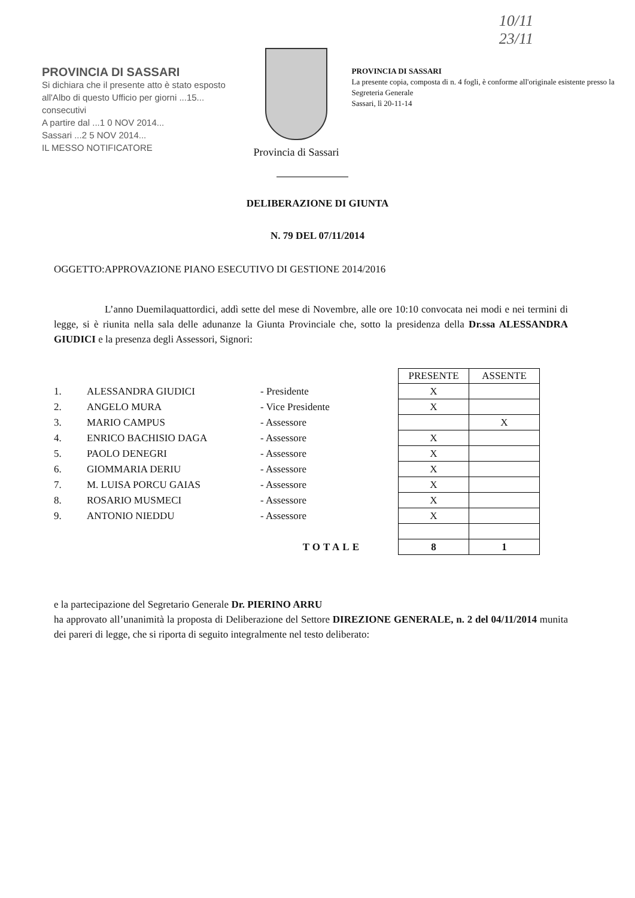10/11
23/11
PROVINCIA DI SASSARI
Si dichiara che il presente atto è stato esposto all'Albo di questo Ufficio per giorni ...15... consecutivi
A partire dal ...1 0 NOV 2014...
Sassari ...2 5 NOV 2014...
IL MESSO NOTIFICATORE
Provincia di Sassari
PROVINCIA DI SASSARI
La presente copia, composta di n. 4 fogli, è conforme all'originale esistente presso la Segreteria Generale
Sassari, lì 20-11-14
DELIBERAZIONE DI GIUNTA
N. 79 DEL 07/11/2014
OGGETTO:APPROVAZIONE PIANO ESECUTIVO DI GESTIONE 2014/2016
L’anno Duemilaquattordici, addì sette del mese di Novembre, alle ore 10:10 convocata nei modi e nei termini di legge, si è riunita nella sala delle adunanze la Giunta Provinciale che, sotto la presidenza della Dr.ssa ALESSANDRA GIUDICI e la presenza degli Assessori, Signori:
| | | | PRESENTE | ASSENTE |
| 1. | ALESSANDRA GIUDICI | - Presidente | X | |
| 2. | ANGELO MURA | - Vice Presidente | X | |
| 3. | MARIO CAMPUS | - Assessore | | X |
| 4. | ENRICO BACHISIO DAGA | - Assessore | X | |
| 5. | PAOLO DENEGRI | - Assessore | X | |
| 6. | GIOMMARIA DERIU | - Assessore | X | |
| 7. | M. LUISA PORCU GAIAS | - Assessore | X | |
| 8. | ROSARIO MUSMECI | - Assessore | X | |
| 9. | ANTONIO NIEDDU | - Assessore | X | |
| | | TOTALE | 8 | 1 |
e la partecipazione del Segretario Generale Dr. PIERINO ARRU
ha approvato all’unanimità la proposta di Deliberazione del Settore DIREZIONE GENERALE, n. 2 del 04/11/2014 munita dei pareri di legge, che si riporta di seguito integralmente nel testo deliberato: